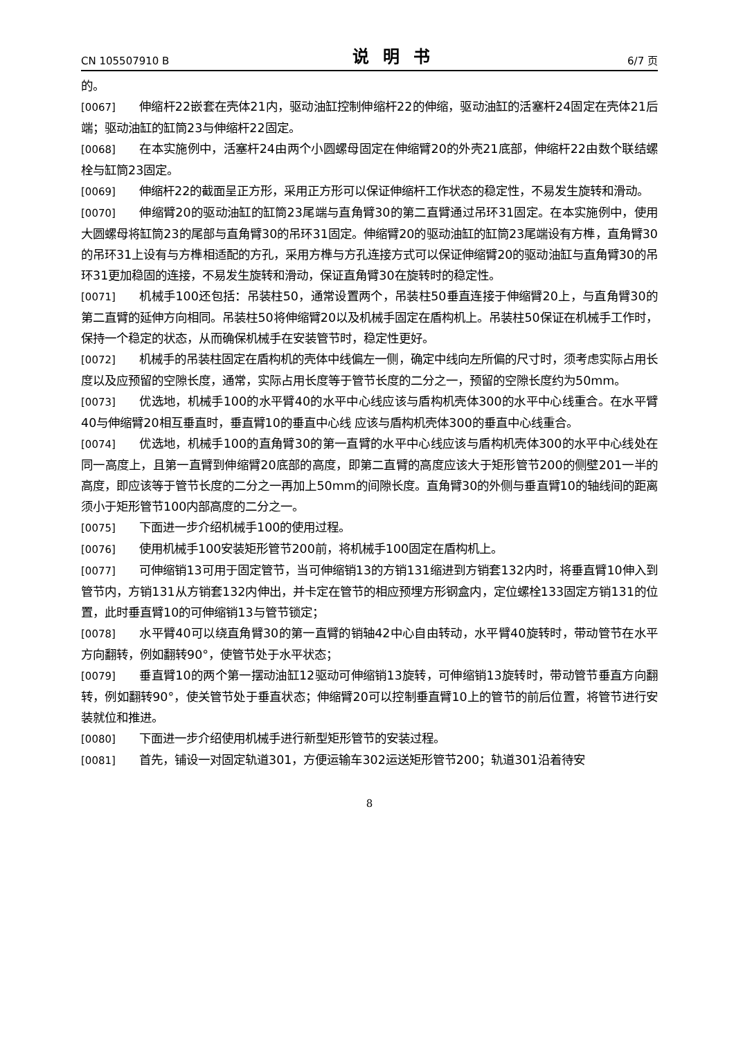CN 105507910 B 说明书 6/7 页
的。
[0067] 伸缩杆22嵌套在壳体21内，驱动油缸控制伸缩杆22的伸缩，驱动油缸的活塞杆24固定在壳体21后端；驱动油缸的缸筒23与伸缩杆22固定。
[0068] 在本实施例中，活塞杆24由两个小圆螺母固定在伸缩臂20的外壳21底部，伸缩杆22由数个联结螺栓与缸筒23固定。
[0069] 伸缩杆22的截面呈正方形，采用正方形可以保证伸缩杆工作状态的稳定性，不易发生旋转和滑动。
[0070] 伸缩臂20的驱动油缸的缸筒23尾端与直角臂30的第二直臂通过吊环31固定。在本实施例中，使用大圆螺母将缸筒23的尾部与直角臂30的吊环31固定。伸缩臂20的驱动油缸的缸筒23尾端设有方榫，直角臂30的吊环31上设有与方榫相适配的方孔，采用方榫与方孔连接方式可以保证伸缩臂20的驱动油缸与直角臂30的吊环31更加稳固的连接，不易发生旋转和滑动，保证直角臂30在旋转时的稳定性。
[0071] 机械手100还包括：吊装柱50，通常设置两个，吊装柱50垂直连接于伸缩臂20上，与直角臂30的第二直臂的延伸方向相同。吊装柱50将伸缩臂20以及机械手固定在盾构机上。吊装柱50保证在机械手工作时，保持一个稳定的状态，从而确保机械手在安装管节时，稳定性更好。
[0072] 机械手的吊装柱固定在盾构机的壳体中线偏左一侧，确定中线向左所偏的尺寸时，须考虑实际占用长度以及应预留的空隙长度，通常，实际占用长度等于管节长度的二分之一，预留的空隙长度约为50mm。
[0073] 优选地，机械手100的水平臂40的水平中心线应该与盾构机壳体300的水平中心线重合。在水平臂40与伸缩臂20相互垂直时，垂直臂10的垂直中心线 应该与盾构机壳体300的垂直中心线重合。
[0074] 优选地，机械手100的直角臂30的第一直臂的水平中心线应该与盾构机壳体300的水平中心线处在同一高度上，且第一直臂到伸缩臂20底部的高度，即第二直臂的高度应该大于矩形管节200的侧壁201一半的高度，即应该等于管节长度的二分之一再加上50mm的间隙长度。直角臂30的外侧与垂直臂10的轴线间的距离须小于矩形管节100内部高度的二分之一。
[0075] 下面进一步介绍机械手100的使用过程。
[0076] 使用机械手100安装矩形管节200前，将机械手100固定在盾构机上。
[0077] 可伸缩销13可用于固定管节，当可伸缩销13的方销131缩进到方销套132内时，将垂直臂10伸入到管节内，方销131从方销套132内伸出，并卡定在管节的相应预埋方形钢盒内，定位螺栓133固定方销131的位置，此时垂直臂10的可伸缩销13与管节锁定；
[0078] 水平臂40可以绕直角臂30的第一直臂的销轴42中心自由转动，水平臂40旋转时，带动管节在水平方向翻转，例如翻转90°，使管节处于水平状态；
[0079] 垂直臂10的两个第一摆动油缸12驱动可伸缩销13旋转，可伸缩销13旋转时，带动管节垂直方向翻转，例如翻转90°，使关管节处于垂直状态；伸缩臂20可以控制垂直臂10上的管节的前后位置，将管节进行安装就位和推进。
[0080] 下面进一步介绍使用机械手进行新型矩形管节的安装过程。
[0081] 首先，铺设一对固定轨道301，方便运输车302运送矩形管节200；轨道301沿着待安
8